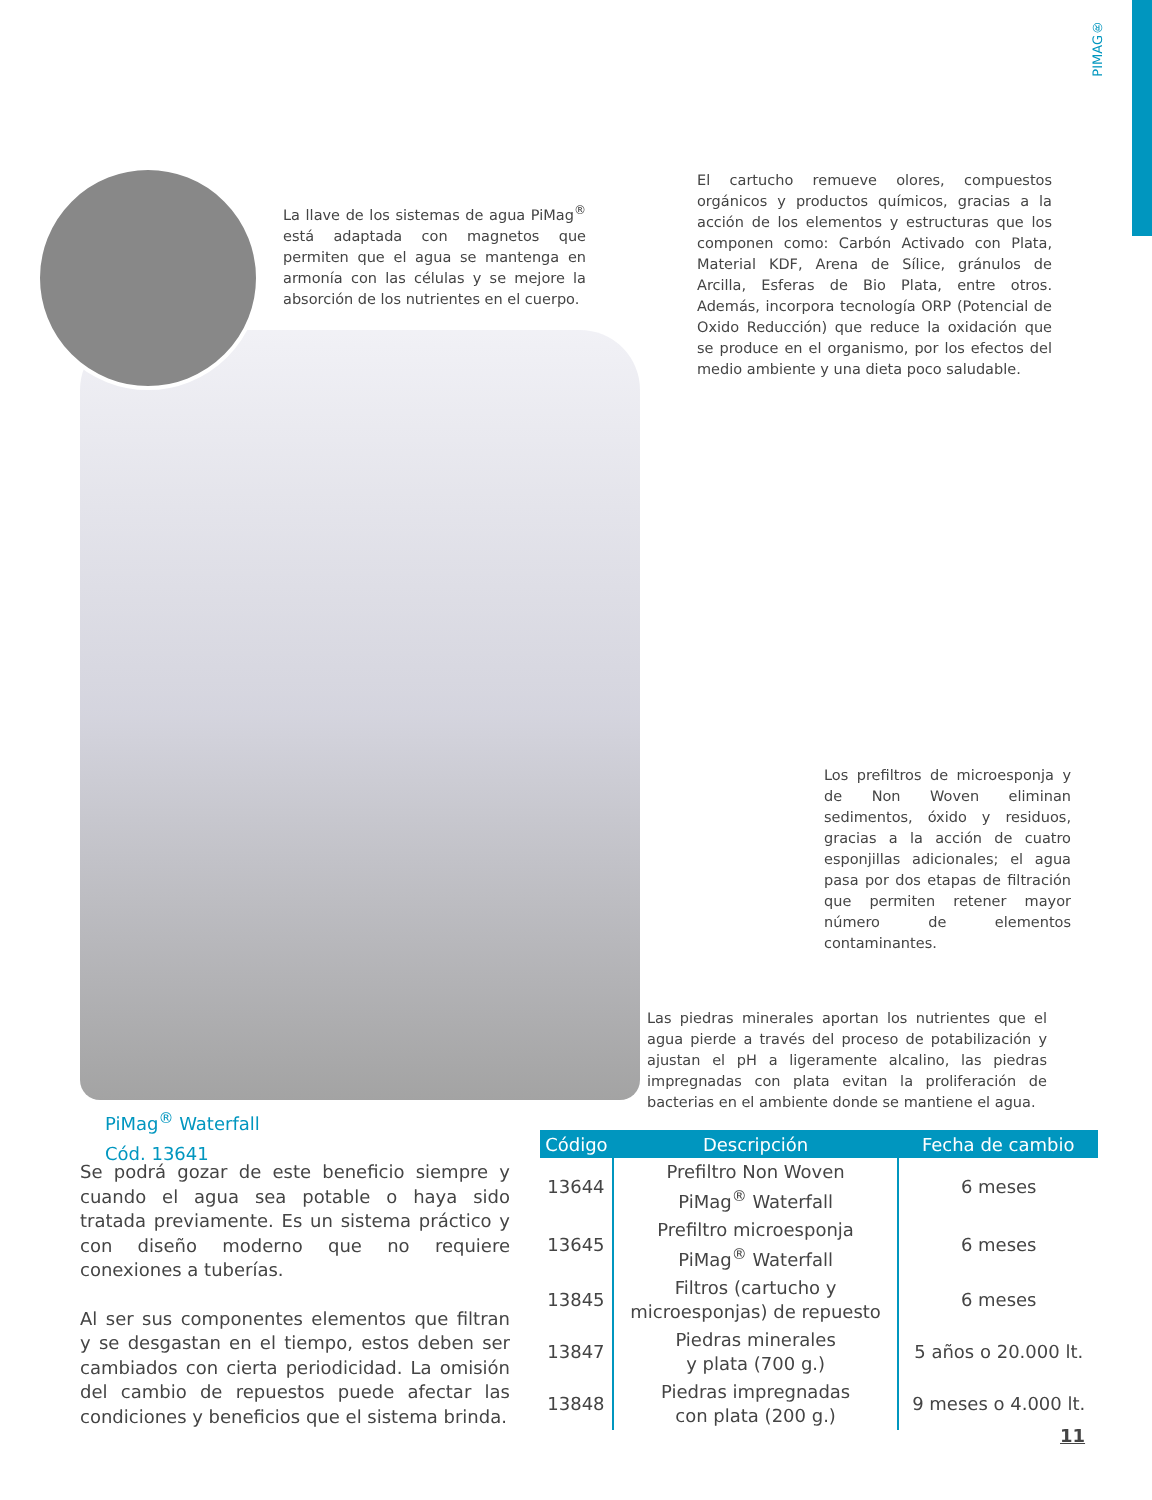PIMAG®
La llave de los sistemas de agua PiMag<sup>®</sup> está adaptada con magnetos que permiten que el agua se mantenga en armonía con las células y se mejore la absorción de los nutrientes en el cuerpo.
El cartucho remueve olores, compuestos orgánicos y productos químicos, gracias a la acción de los elementos y estructuras que los componen como: Carbón Activado con Plata, Material KDF, Arena de Sílice, gránulos de Arcilla, Esferas de Bio Plata, entre otros. Además, incorpora tecnología ORP (Potencial de Oxido Reducción) que reduce la oxidación que se produce en el organismo, por los efectos del medio ambiente y una dieta poco saludable.
Los prefiltros de microesponja y de Non Woven eliminan sedimentos, óxido y residuos, gracias a la acción de cuatro esponjillas adicionales; el agua pasa por dos etapas de filtración que permiten retener mayor número de elementos contaminantes.
Las piedras minerales aportan los nutrientes que el agua pierde a través del proceso de potabilización y ajustan el pH a ligeramente alcalino, las piedras impregnadas con plata evitan la proliferación de bacterias en el ambiente donde se mantiene el agua.
PiMag<sup>®</sup> Waterfall
Cód. 13641
Se podrá gozar de este beneficio siempre y cuando el agua sea potable o haya sido tratada previamente. Es un sistema práctico y con diseño moderno que no requiere conexiones a tuberías.
Al ser sus componentes elementos que filtran y se desgastan en el tiempo, estos deben ser cambiados con cierta periodicidad. La omisión del cambio de repuestos puede afectar las condiciones y beneficios que el sistema brinda.
| Código | Descripción | Fecha de cambio |
| --- | --- | --- |
| 13644 | Prefiltro Non Woven PiMag<sup>®</sup> Waterfall | 6 meses |
| 13645 | Prefiltro microesponja PiMag<sup>®</sup> Waterfall | 6 meses |
| 13845 | Filtros (cartucho y microesponjas) de repuesto | 6 meses |
| 13847 | Piedras minerales y plata (700 g.) | 5 años o 20.000 lt. |
| 13848 | Piedras impregnadas con plata (200 g.) | 9 meses o 4.000 lt. |
11